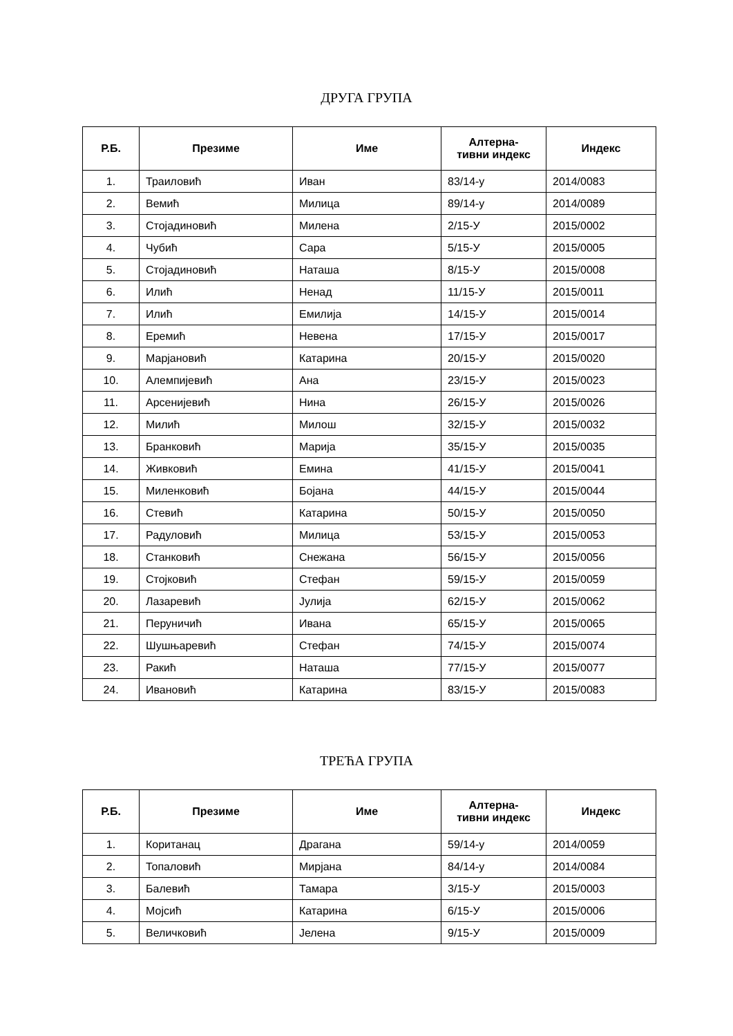ДРУГА ГРУПА
| Р.Б. | Презиме | Име | Алтерна- тивни индекс | Индекс |
| --- | --- | --- | --- | --- |
| 1. | Траиловић | Иван | 83/14-у | 2014/0083 |
| 2. | Вемић | Милица | 89/14-у | 2014/0089 |
| 3. | Стојадиновић | Милена | 2/15-У | 2015/0002 |
| 4. | Чубић | Сара | 5/15-У | 2015/0005 |
| 5. | Стојадиновић | Наташа | 8/15-У | 2015/0008 |
| 6. | Илић | Ненад | 11/15-У | 2015/0011 |
| 7. | Илић | Емилија | 14/15-У | 2015/0014 |
| 8. | Еремић | Невена | 17/15-У | 2015/0017 |
| 9. | Марјановић | Катарина | 20/15-У | 2015/0020 |
| 10. | Алемпијевић | Ана | 23/15-У | 2015/0023 |
| 11. | Арсенијевић | Нина | 26/15-У | 2015/0026 |
| 12. | Милић | Милош | 32/15-У | 2015/0032 |
| 13. | Бранковић | Марија | 35/15-У | 2015/0035 |
| 14. | Живковић | Емина | 41/15-У | 2015/0041 |
| 15. | Миленковић | Бојана | 44/15-У | 2015/0044 |
| 16. | Стевић | Катарина | 50/15-У | 2015/0050 |
| 17. | Радуловић | Милица | 53/15-У | 2015/0053 |
| 18. | Станковић | Снежана | 56/15-У | 2015/0056 |
| 19. | Стојковић | Стефан | 59/15-У | 2015/0059 |
| 20. | Лазаревић | Јулија | 62/15-У | 2015/0062 |
| 21. | Перуничић | Ивана | 65/15-У | 2015/0065 |
| 22. | Шушњаревић | Стефан | 74/15-У | 2015/0074 |
| 23. | Ракић | Наташа | 77/15-У | 2015/0077 |
| 24. | Ивановић | Катарина | 83/15-У | 2015/0083 |
ТРЕЋА ГРУПА
| Р.Б. | Презиме | Име | Алтерна- тивни индекс | Индекс |
| --- | --- | --- | --- | --- |
| 1. | Коританац | Драгана | 59/14-у | 2014/0059 |
| 2. | Топаловић | Мирјана | 84/14-у | 2014/0084 |
| 3. | Балевић | Тамара | 3/15-У | 2015/0003 |
| 4. | Мојсић | Катарина | 6/15-У | 2015/0006 |
| 5. | Величковић | Јелена | 9/15-У | 2015/0009 |